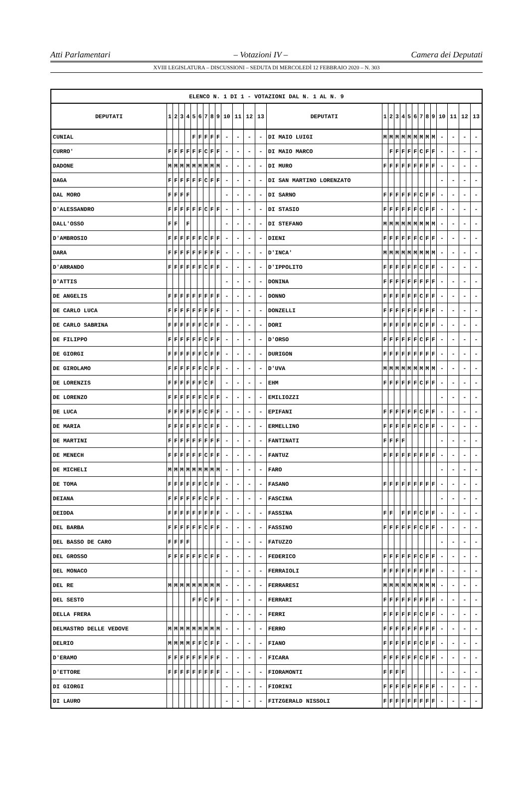Atti Parlamentari – Votazioni IV – Camera dei Deputati
XVIII LEGISLATURA – DISCUSSIONI – SEDUTA DI MERCOLEDÌ 12 FEBBRAIO 2020 – N. 303
| ELENCO N. 1 DI 1 - VOTAZIONI DAL N. 1 AL N. 9 | | | | | | | | | | | | | | | | | | | | | | | | | | | |
| --- | --- | --- | --- | --- | --- | --- | --- | --- | --- | --- | --- | --- | --- | --- | --- | --- | --- | --- | --- | --- | --- | --- | --- | --- | --- | --- | --- |
| DEPUTATI | 1 | 2 | 3 | 4 | 5 | 6 | 7 | 8 | 9 | 10 | 11 | 12 | 13 | DEPUTATI | 1 | 2 | 3 | 4 | 5 | 6 | 7 | 8 | 9 | 10 | 11 | 12 | 13 |
| CUNIAL | | | | | F | F | F | F | F | - | - | - | - | DI MAIO LUIGI | M | M | M | M | M | M | M | M | M | - | - | - | - |
| CURRO' | F | F | F | F | F | F | C | F | F | - | - | - | - | DI MAIO MARCO | | F | F | F | F | F | C | F | F | - | - | - | - |
| DADONE | M | M | M | M | M | M | M | M | M | - | - | - | - | DI MURO | F | F | F | F | F | F | F | F | F | - | - | - | - |
| DAGA | F | F | F | F | F | F | C | F | F | - | - | - | - | DI SAN MARTINO LORENZATO | | | | | | | | | | - | - | - | - |
| DAL MORO | F | F | F | F | | | | | | - | - | - | - | DI SARNO | F | F | F | F | F | F | C | F | F | - | - | - | - |
| D'ALESSANDRO | F | F | F | F | F | F | C | F | F | - | - | - | - | DI STASIO | F | F | F | F | F | F | C | F | F | - | - | - | - |
| DALL'OSSO | F | F | | F | | | | | | - | - | - | - | DI STEFANO | M | M | M | M | M | M | M | M | M | - | - | - | - |
| D'AMBROSIO | F | F | F | F | F | F | C | F | F | - | - | - | - | DIENI | F | F | F | F | F | F | C | F | F | - | - | - | - |
| DARA | F | F | F | F | F | F | F | F | F | - | - | - | - | D'INCA' | M | M | M | M | M | M | M | M | M | - | - | - | - |
| D'ARRANDO | F | F | F | F | F | F | C | F | F | - | - | - | - | D'IPPOLITO | F | F | F | F | F | F | C | F | F | - | - | - | - |
| D'ATTIS | | | | | | | | | | - | - | - | - | DONINA | F | F | F | F | F | F | F | F | F | - | - | - | - |
| DE ANGELIS | F | F | F | F | F | F | F | F | F | - | - | - | - | DONNO | F | F | F | F | F | F | C | F | F | - | - | - | - |
| DE CARLO LUCA | F | F | F | F | F | F | F | F | F | - | - | - | - | DONZELLI | F | F | F | F | F | F | F | F | F | - | - | - | - |
| DE CARLO SABRINA | F | F | F | F | F | F | C | F | F | - | - | - | - | DORI | F | F | F | F | F | F | C | F | F | - | - | - | - |
| DE FILIPPO | F | F | F | F | F | F | C | F | F | - | - | - | - | D'ORSO | F | F | F | F | F | F | C | F | F | - | - | - | - |
| DE GIORGI | F | F | F | F | F | F | C | F | F | - | - | - | - | DURIGON | F | F | F | F | F | F | F | F | F | - | - | - | - |
| DE GIROLAMO | F | F | F | F | F | F | C | F | F | - | - | - | - | D'UVA | M | M | M | M | M | M | M | M | M | - | - | - | - |
| DE LORENZIS | F | F | F | F | F | F | C | F | | - | - | - | - | EHM | F | F | F | F | F | F | C | F | F | - | - | - | - |
| DE LORENZO | F | F | F | F | F | F | C | F | F | - | - | - | - | EMILIOZZI | | | | | | | | | | - | - | - | - |
| DE LUCA | F | F | F | F | F | F | C | F | F | - | - | - | - | EPIFANI | F | F | F | F | F | F | C | F | F | - | - | - | - |
| DE MARIA | F | F | F | F | F | F | C | F | F | - | - | - | - | ERMELLINO | F | F | F | F | F | F | C | F | F | - | - | - | - |
| DE MARTINI | F | F | F | F | F | F | F | F | F | - | - | - | - | FANTINATI | F | F | F | F | | | | | | - | - | - | - |
| DE MENECH | F | F | F | F | F | F | C | F | F | - | - | - | - | FANTUZ | F | F | F | F | F | F | F | F | F | - | - | - | - |
| DE MICHELI | M | M | M | M | M | M | M | M | M | - | - | - | - | FARO | | | | | | | | | | - | - | - | - |
| DE TOMA | F | F | F | F | F | F | C | F | F | - | - | - | - | FASANO | F | F | F | F | F | F | F | F | F | - | - | - | - |
| DEIANA | F | F | F | F | F | F | C | F | F | - | - | - | - | FASCINA | | | | | | | | | | - | - | - | - |
| DEIDDA | F | F | F | F | F | F | F | F | F | - | - | - | - | FASSINA | F | F | | F | F | F | C | F | F | - | - | - | - |
| DEL BARBA | F | F | F | F | F | F | C | F | F | - | - | - | - | FASSINO | F | F | F | F | F | F | C | F | F | - | - | - | - |
| DEL BASSO DE CARO | F | F | F | F | | | | | | - | - | - | - | FATUZZO | | | | | | | | | | - | - | - | - |
| DEL GROSSO | F | F | F | F | F | F | C | F | F | - | - | - | - | FEDERICO | F | F | F | F | F | F | C | F | F | - | - | - | - |
| DEL MONACO | | | | | | | | | | - | - | - | - | FERRAIOLI | F | F | F | F | F | F | F | F | F | - | - | - | - |
| DEL RE | M | M | M | M | M | M | M | M | M | - | - | - | - | FERRARESI | M | M | M | M | M | M | M | M | M | - | - | - | - |
| DEL SESTO | | | | | F | F | C | F | F | - | - | - | - | FERRARI | F | F | F | F | F | F | F | F | F | - | - | - | - |
| DELLA FRERA | | | | | | | | | | - | - | - | - | FERRI | F | F | F | F | F | F | C | F | F | - | - | - | - |
| DELMASTRO DELLE VEDOVE | M | M | M | M | M | M | M | M | M | - | - | - | - | FERRO | F | F | F | F | F | F | F | F | F | - | - | - | - |
| DELRIO | M | M | M | M | F | F | C | F | F | - | - | - | - | FIANO | F | F | F | F | F | F | C | F | F | - | - | - | - |
| D'ERAMO | F | F | F | F | F | F | F | F | F | - | - | - | - | FICARA | F | F | F | F | F | F | C | F | F | - | - | - | - |
| D'ETTORE | F | F | F | F | F | F | F | F | F | - | - | - | - | FIORAMONTI | F | F | F | F | | | | | | - | - | - | - |
| DI GIORGI | | | | | | | | | | - | - | - | - | FIORINI | F | F | F | F | F | F | F | F | F | - | - | - | - |
| DI LAURO | | | | | | | | | | - | - | - | - | FITZGERALD NISSOLI | F | F | F | F | F | F | F | F | F | - | - | - | - |